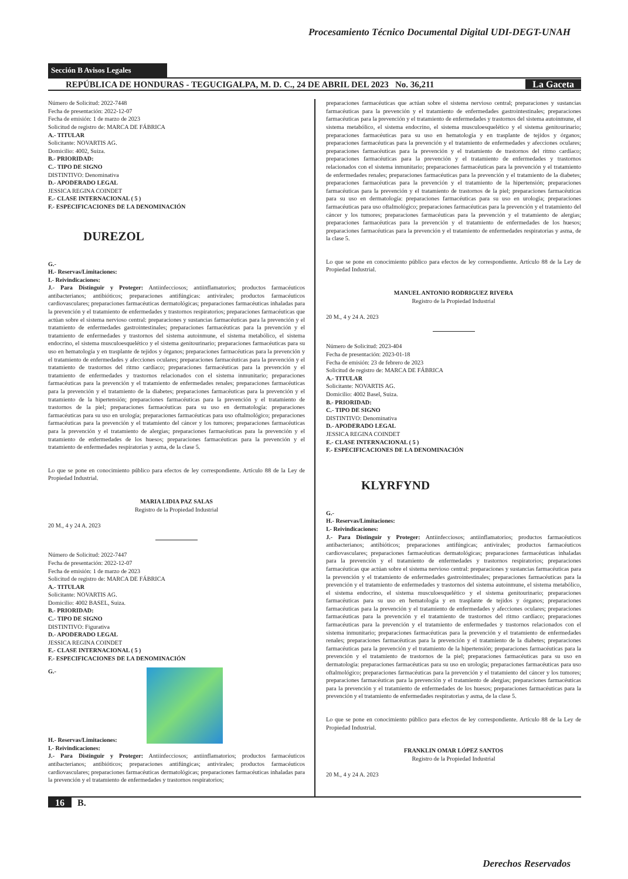Procesamiento Técnico Documental Digital UDI-DEGT-UNAH
Sección B Avisos Legales
REPÚBLICA DE HONDURAS - TEGUCIGALPA, M. D. C., 24 DE ABRIL DEL 2023 No. 36,211
La Gaceta
Número de Solicitud: 2022-7448
Fecha de presentación: 2022-12-07
Fecha de emisión: 1 de marzo de 2023
Solicitud de registro de: MARCA DE FÁBRICA
A.- TITULAR
Solicitante: NOVARTIS AG.
Domicilio: 4002, Suiza.
B.- PRIORIDAD:
C.- TIPO DE SIGNO
DISTINTIVO: Denominativa
D.- APODERADO LEGAL
JESSICA REGINA COINDET
E.- CLASE INTERNACIONAL ( 5 )
F.- ESPECIFICACIONES DE LA DENOMINACIÓN
DUREZOL
G.-
H.- Reservas/Limitaciones:
I.- Reivindicaciones:
J.- Para Distinguir y Proteger: Antiinfecciosos; antiinflamatorios; productos farmacéuticos antibacterianos; antibióticos; preparaciones antifúngicas: antivirales; productos farmacéuticos cardiovasculares; preparaciones farmacéuticas dermatológicas; preparaciones farmacéuticas inhaladas para la prevención y el tratamiento de enfermedades y trastornos respiratorios; preparaciones farmacéuticas que actúan sobre el sistema nervioso central: preparaciones y sustancias farmacéuticas para la prevención y el tratamiento de enfermedades gastrointestinales; preparaciones farmacéuticas para la prevención y el tratamiento de enfermedades y trastornos del sistema autoinmune, el sistema metabólico, el sistema endocrino, el sistema musculoesquelético y el sistema genitourinario; preparaciones farmacéuticas para su uso en hematología y en trasplante de tejidos y órganos; preparaciones farmacéuticas para la prevención y el tratamiento de enfermedades y afecciones oculares; preparaciones farmacéuticas para la prevención y el tratamiento de trastornos del ritmo cardíaco; preparaciones farmacéuticas para la prevención y el tratamiento de enfermedades y trastornos relacionados con el sistema inmunitario; preparaciones farmacéuticas para la prevención y el tratamiento de enfermedades renales; preparaciones farmacéuticas para la prevención y el tratamiento de la diabetes; preparaciones farmacéuticas para la prevención y el tratamiento de la hipertensión; preparaciones farmacéuticas para la prevención y el tratamiento de trastornos de la piel; preparaciones farmacéuticas para su uso en dermatología: preparaciones farmacéuticas para su uso en urología; preparaciones farmacéuticas para uso oftalmológico; preparaciones farmacéuticas para la prevención y el tratamiento del cáncer y los tumores; preparaciones farmacéuticas para la prevención y el tratamiento de alergias; preparaciones farmacéuticas para la prevención y el tratamiento de enfermedades de los huesos; preparaciones farmacéuticas para la prevención y el tratamiento de enfermedades respiratorias y asma, de la clase 5.
Lo que se pone en conocimiento público para efectos de ley correspondiente. Artículo 88 de la Ley de Propiedad Industrial.
MARIA LIDIA PAZ SALAS
Registro de la Propiedad Industrial
20 M., 4 y 24 A. 2023
Número de Solicitud: 2022-7447
Fecha de presentación: 2022-12-07
Fecha de emisión: 1 de marzo de 2023
Solicitud de registro de: MARCA DE FÁBRICA
A.- TITULAR
Solicitante: NOVARTIS AG.
Domicilio: 4002 BASEL, Suiza.
B.- PRIORIDAD:
C.- TIPO DE SIGNO
DISTINTIVO: Figurativa
D.- APODERADO LEGAL
JESSICA REGINA COINDET
E.- CLASE INTERNACIONAL ( 5 )
F.- ESPECIFICACIONES DE LA DENOMINACIÓN
G.-
H.- Reservas/Limitaciones:
I.- Reivindicaciones:
J.- Para Distinguir y Proteger: Antiinfecciosos; antiinflamatorios; productos farmacéuticos antibacterianos; antibióticos; preparaciones antifúngicas; antivirales; productos farmacéuticos cardiovasculares; preparaciones farmacéuticas dermatológicas; preparaciones farmacéuticas inhaladas para la prevención y el tratamiento de enfermedades y trastornos respiratorios;
preparaciones farmacéuticas que actúan sobre el sistema nervioso central; preparaciones y sustancias farmacéuticas para la prevención y el tratamiento de enfermedades gastrointestinales; preparaciones farmacéuticas para la prevención y el tratamiento de enfermedades y trastornos del sistema autoinmune, el sistema metabólico, el sistema endocrino, el sistema musculoesquelético y el sistema genitourinario; preparaciones farmacéuticas para su uso en hematología y en trasplante de tejidos y órganos; preparaciones farmacéuticas para la prevención y el tratamiento de enfermedades y afecciones oculares; preparaciones farmacéuticas para la prevención y el tratamiento de trastornos del ritmo cardíaco; preparaciones farmacéuticas para la prevención y el tratamiento de enfermedades y trastornos relacionados con el sistema inmunitario; preparaciones farmacéuticas para la prevención y el tratamiento de enfermedades renales; preparaciones farmacéuticas para la prevención y el tratamiento de la diabetes; preparaciones farmacéuticas para la prevención y el tratamiento de la hipertensión; preparaciones farmacéuticas para la prevención y el tratamiento de trastornos de la piel; preparaciones farmacéuticas para su uso en dermatología: preparaciones farmacéuticas para su uso en urología; preparaciones farmacéuticas para uso oftalmológico; preparaciones farmacéuticas para la prevención y el tratamiento del cáncer y los tumores; preparaciones farmacéuticas para la prevención y el tratamiento de alergias; preparaciones farmacéuticas para la prevención y el tratamiento de enfermedades de los huesos; preparaciones farmacéuticas para la prevención y el tratamiento de enfermedades respiratorias y asma, de la clase 5.
Lo que se pone en conocimiento público para efectos de ley correspondiente. Artículo 88 de la Ley de Propiedad Industrial.
MANUEL ANTONIO RODRIGUEZ RIVERA
Registro de la Propiedad Industrial
20 M., 4 y 24 A. 2023
Número de Solicitud: 2023-404
Fecha de presentación: 2023-01-18
Fecha de emisión: 23 de febrero de 2023
Solicitud de registro de: MARCA DE FÁBRICA
A.- TITULAR
Solicitante: NOVARTIS AG.
Domicilio: 4002 Basel, Suiza.
B.- PRIORIDAD:
C.- TIPO DE SIGNO
DISTINTIVO: Denominativa
D.- APODERADO LEGAL
JESSICA REGINA COINDET
E.- CLASE INTERNACIONAL ( 5 )
F.- ESPECIFICACIONES DE LA DENOMINACIÓN
KLYRFYND
G.-
H.- Reservas/Limitaciones:
I.- Reivindicaciones:
J.- Para Distinguir y Proteger: Antiinfecciosos; antiinflamatorios; productos farmacéuticos antibacterianos; antibióticos; preparaciones antifúngicas; antivirales; productos farmacéuticos cardiovasculares; preparaciones farmacéuticas dermatológicas; preparaciones farmacéuticas inhaladas para la prevención y el tratamiento de enfermedades y trastornos respiratorios; preparaciones farmacéuticas que actúan sobre el sistema nervioso central: preparaciones y sustancias farmacéuticas para la prevención y el tratamiento de enfermedades gastrointestinales; preparaciones farmacéuticas para la prevención y el tratamiento de enfermedades y trastornos del sistema autoinmune, el sistema metabólico, el sistema endocrino, el sistema musculoesquelético y el sistema genitourinario; preparaciones farmacéuticas para su uso en hematología y en trasplante de tejidos y órganos; preparaciones farmacéuticas para la prevención y el tratamiento de enfermedades y afecciones oculares; preparaciones farmacéuticas para la prevención y el tratamiento de trastornos del ritmo cardíaco; preparaciones farmacéuticas para la prevención y el tratamiento de enfermedades y trastornos relacionados con el sistema inmunitario; preparaciones farmacéuticas para la prevención y el tratamiento de enfermedades renales; preparaciones farmacéuticas para la prevención y el tratamiento de la diabetes; preparaciones farmacéuticas para la prevención y el tratamiento de la hipertensión; preparaciones farmacéuticas para la prevención y el tratamiento de trastornos de la piel; preparaciones farmacéuticas para su uso en dermatología: preparaciones farmacéuticas para su uso en urología; preparaciones farmacéuticas para uso oftalmológico; preparaciones farmacéuticas para la prevención y el tratamiento del cáncer y los tumores; preparaciones farmacéuticas para la prevención y el tratamiento de alergias; preparaciones farmacéuticas para la prevención y el tratamiento de enfermedades de los huesos; preparaciones farmacéuticas para la prevención y el tratamiento de enfermedades respiratorias y asma, de la clase 5.
Lo que se pone en conocimiento público para efectos de ley correspondiente. Artículo 88 de la Ley de Propiedad Industrial.
FRANKLIN OMAR LÓPEZ SANTOS
Registro de la Propiedad Industrial
20 M., 4 y 24 A. 2023
16 B.
Derechos Reservados